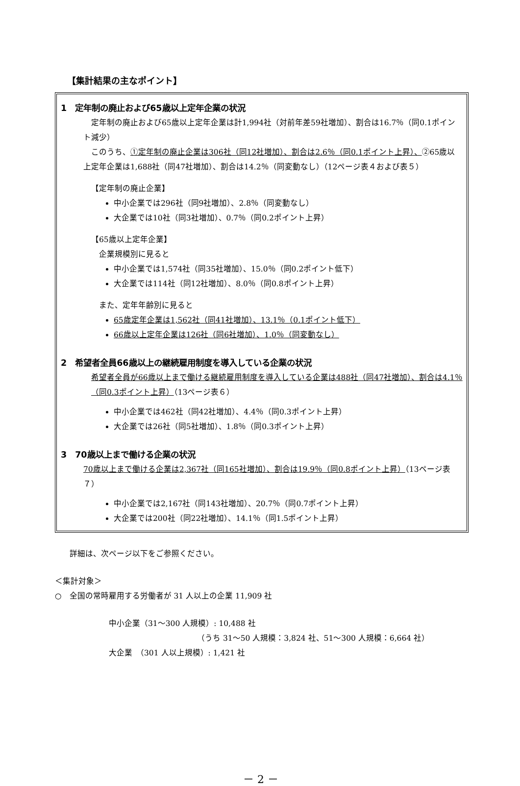【集計結果の主なポイント】
1　定年制の廃止および65歳以上定年企業の状況
　定年制の廃止および65歳以上定年企業は計1,994社（対前年差59社増加）、割合は16.7％（同0.1ポイント減少）
　このうち、①定年制の廃止企業は306社（同12社増加）、割合は2.6％（同0.1ポイント上昇）、②65歳以上定年企業は1,688社（同47社増加）、割合は14.2％（同変動なし）（12ページ表４および表５）
【定年制の廃止企業】
中小企業では296社（同9社増加）、2.8％（同変動なし）
大企業では10社（同3社増加）、0.7％（同0.2ポイント上昇）
【65歳以上定年企業】
　企業規模別に見ると
中小企業では1,574社（同35社増加）、15.0％（同0.2ポイント低下）
大企業では114社（同12社増加）、8.0％（同0.8ポイント上昇）
　また、定年年齢別に見ると
65歳定年企業は1,562社（同41社増加）、13.1％（0.1ポイント低下）
66歳以上定年企業は126社（同6社増加）、1.0％（同変動なし）
2　希望者全員66歳以上の継続雇用制度を導入している企業の状況
希望者全員が66歳以上まで働ける継続雇用制度を導入している企業は488社（同47社増加）、割合は4.1％（同0.3ポイント上昇）（13ページ表６）
中小企業では462社（同42社増加）、4.4％（同0.3ポイント上昇）
大企業では26社（同5社増加）、1.8％（同0.3ポイント上昇）
3　70歳以上まで働ける企業の状況
70歳以上まで働ける企業は2,367社（同165社増加）、割合は19.9％（同0.8ポイント上昇）（13ページ表７）
中小企業では2,167社（同143社増加）、20.7％（同0.7ポイント上昇）
大企業では200社（同22社増加）、14.1％（同1.5ポイント上昇）
詳細は、次ページ以下をご参照ください。
＜集計対象＞
○　全国の常時雇用する労働者が 31 人以上の企業 11,909 社
中小企業（31～300 人規模）: 10,488 社
（うち 31～50 人規模：3,824 社、51～300 人規模：6,664 社）
大企業　（301 人以上規模）: 1,421 社
－ 2 －